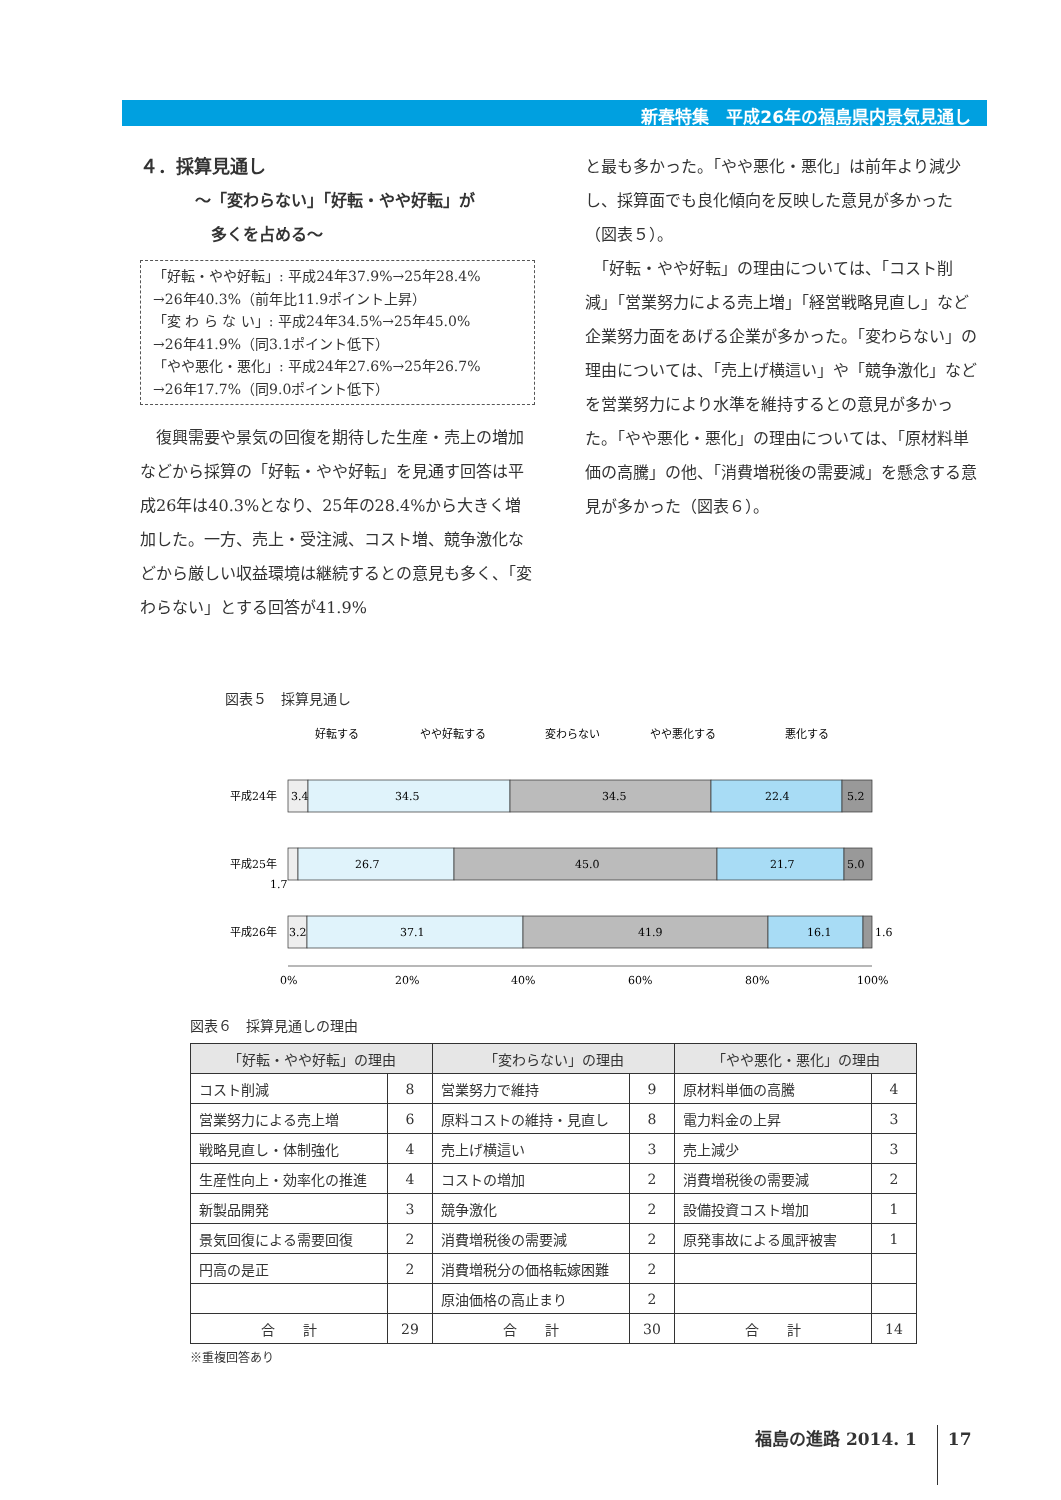新春特集　平成26年の福島県内景気見通し
４．採算見通し
～「変わらない」「好転・やや好転」が
　多くを占める～
「好転・やや好転」: 平成24年37.9%→25年28.4%
→26年40.3%（前年比11.9ポイント上昇）
「変 わ ら な い」: 平成24年34.5%→25年45.0%
→26年41.9%（同3.1ポイント低下）
「やや悪化・悪化」: 平成24年27.6%→25年26.7%
→26年17.7%（同9.0ポイント低下）
　復興需要や景気の回復を期待した生産・売上の増加などから採算の「好転・やや好転」を見通す回答は平成26年は40.3%となり、25年の28.4%から大きく増加した。一方、売上・受注減、コスト増、競争激化などから厳しい収益環境は継続するとの意見も多く、「変わらない」とする回答が41.9%
と最も多かった。「やや悪化・悪化」は前年より減少し、採算面でも良化傾向を反映した意見が多かった（図表５）。
　「好転・やや好転」の理由については、「コスト削減」「営業努力による売上増」「経営戦略見直し」など企業努力面をあげる企業が多かった。「変わらない」の理由については、「売上げ横這い」や「競争激化」などを営業努力により水準を維持するとの意見が多かった。「やや悪化・悪化」の理由については、「原材料単価の高騰」の他、「消費増税後の需要減」を懸念する意見が多かった（図表６）。
図表５　採算見通し
好転する
やや好転する
変わらない
やや悪化する
悪化する
平成24年
3.4
34.5
34.5
22.4
5.2
平成25年
26.7
45.0
21.7
5.0
1.7
平成26年
3.2
37.1
41.9
16.1
1.6
0%
20%
40%
60%
80%
100%
図表６　採算見通しの理由
| 「好転・やや好転」の理由 | | 「変わらない」の理由 | | 「やや悪化・悪化」の理由 | |
| --- | --- | --- | --- | --- | --- |
| コスト削減 | 8 | 営業努力で維持 | 9 | 原材料単価の高騰 | 4 |
| 営業努力による売上増 | 6 | 原料コストの維持・見直し | 8 | 電力料金の上昇 | 3 |
| 戦略見直し・体制強化 | 4 | 売上げ横這い | 3 | 売上減少 | 3 |
| 生産性向上・効率化の推進 | 4 | コストの増加 | 2 | 消費増税後の需要減 | 2 |
| 新製品開発 | 3 | 競争激化 | 2 | 設備投資コスト増加 | 1 |
| 景気回復による需要回復 | 2 | 消費増税後の需要減 | 2 | 原発事故による風評被害 | 1 |
| 円高の是正 | 2 | 消費増税分の価格転嫁困難 | 2 | | |
| | | 原油価格の高止まり | 2 | | |
| 合 計 | 29 | 合 計 | 30 | 合 計 | 14 |
※重複回答あり
福島の進路 2014. 1 17